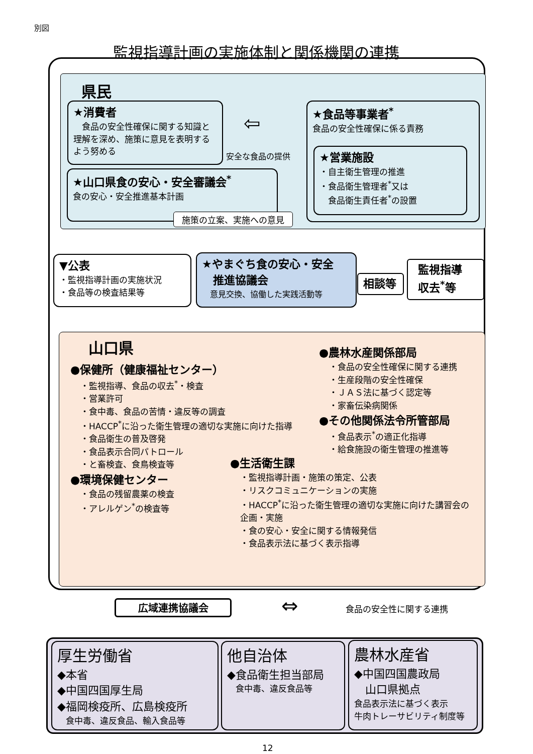別図
監視指導計画の実施体制と関係機関の連携
県民
★消費者
　食品の安全性確保に関する知識と理解を深め、施策に意見を表明するよう努める
⇦
安全な食品の提供
★食品等事業者<sup>*</sup>
食品の安全性確保に係る責務
★営業施設
・自主衛生管理の推進
・食品衛生管理者<sup>*</sup>又は
　食品衛生責任者<sup>*</sup>の設置
★山口県食の安心・安全審議会<sup>*</sup>
食の安心・安全推進基本計画
施策の立案、実施への意見
▼公表
・監視指導計画の実施状況
・食品等の検査結果等
★やまぐち食の安心・安全
　推進協議会
　意見交換、協働した実践活動等
相談等
監視指導
収去<sup>*</sup>等
山口県
●保健所（健康福祉センター）
・監視指導、食品の収去<sup>*</sup>・検査
・営業許可
・食中毒、食品の苦情・違反等の調査
・HACCP<sup>*</sup>に沿った衛生管理の適切な実施に向けた指導
・食品衛生の普及啓発
・食品表示合同パトロール
・と畜検査、食鳥検査等
●環境保健センター
・食品の残留農薬の検査
・アレルゲン<sup>*</sup>の検査等
●農林水産関係部局
・食品の安全性確保に関する連携
・生産段階の安全性確保
・ＪＡＳ法に基づく認定等
・家畜伝染病関係
●その他関係法令所管部局
・食品表示<sup>*</sup>の適正化指導
・給食施設の衛生管理の推進等
●生活衛生課
・監視指導計画・施策の策定、公表
・リスクコミュニケーションの実施
・HACCP<sup>*</sup>に沿った衛生管理の適切な実施に向けた講習会の企画・実施
・食の安心・安全に関する情報発信
・食品表示法に基づく表示指導
広域連携協議会 ⇔ 食品の安全性に関する連携
厚生労働省
◆本省
◆中国四国厚生局
◆福岡検疫所、広島検疫所
　食中毒、違反食品、輸入食品等
他自治体
◆食品衛生担当部局
　食中毒、違反食品等
農林水産省
◆中国四国農政局
　山口県拠点
食品表示法に基づく表示
牛肉トレーサビリティ制度等
12